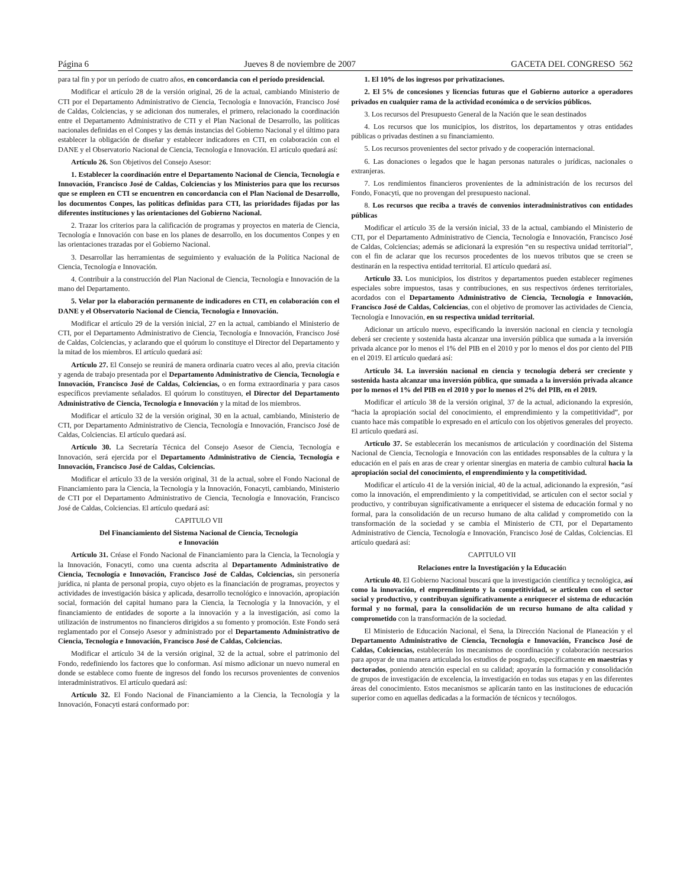Página 6 Jueves 8 de noviembre de 2007 GACETA DEL CONGRESO 562
para tal fin y por un período de cuatro años, en concordancia con el período presidencial.
Modificar el artículo 28 de la versión original, 26 de la actual, cambiando Ministerio de CTI por el Departamento Administrativo de Ciencia, Tecnología e Innovación, Francisco José de Caldas, Colciencias, y se adicionan dos numerales, el primero, relacionado la coordinación entre el Departamento Administrativo de CTI y el Plan Nacional de Desarrollo, las políticas nacionales definidas en el Conpes y las demás instancias del Gobierno Nacional y el último para establecer la obligación de diseñar y establecer indicadores en CTI, en colaboración con el DANE y el Observatorio Nacional de Ciencia, Tecnología e Innovación. El artículo quedará así:
Artículo 26. Son Objetivos del Consejo Asesor:
1. Establecer la coordinación entre el Departamento Nacional de Ciencia, Tecnología e Innovación, Francisco José de Caldas, Colciencias y los Ministerios para que los recursos que se empleen en CTI se encuentren en concordancia con el Plan Nacional de Desarrollo, los documentos Conpes, las políticas definidas para CTI, las prioridades fijadas por las diferentes instituciones y las orientaciones del Gobierno Nacional.
2. Trazar los criterios para la calificación de programas y proyectos en materia de Ciencia, Tecnología e Innovación con base en los planes de desarrollo, en los documentos Conpes y en las orientaciones trazadas por el Gobierno Nacional.
3. Desarrollar las herramientas de seguimiento y evaluación de la Política Nacional de Ciencia, Tecnología e Innovación.
4. Contribuir a la construcción del Plan Nacional de Ciencia, Tecnología e Innovación de la mano del Departamento.
5. Velar por la elaboración permanente de indicadores en CTI, en colaboración con el DANE y el Observatorio Nacional de Ciencia, Tecnología e Innovación.
Modificar el artículo 29 de la versión inicial, 27 en la actual, cambiando el Ministerio de CTI, por el Departamento Administrativo de Ciencia, Tecnología e Innovación, Francisco José de Caldas, Colciencias, y aclarando que el quórum lo constituye el Director del Departamento y la mitad de los miembros. El artículo quedará así:
Artículo 27. El Consejo se reunirá de manera ordinaria cuatro veces al año, previa citación y agenda de trabajo presentada por el Departamento Administrativo de Ciencia, Tecnología e Innovación, Francisco José de Caldas, Colciencias, o en forma extraordinaria y para casos específicos previamente señalados. El quórum lo constituyen, el Director del Departamento Administrativo de Ciencia, Tecnología e Innovación y la mitad de los miembros.
Modificar el artículo 32 de la versión original, 30 en la actual, cambiando, Ministerio de CTI, por Departamento Administrativo de Ciencia, Tecnología e Innovación, Francisco José de Caldas, Colciencias. El artículo quedará así.
Artículo 30. La Secretaría Técnica del Consejo Asesor de Ciencia, Tecnología e Innovación, será ejercida por el Departamento Administrativo de Ciencia, Tecnología e Innovación, Francisco José de Caldas, Colciencias.
Modificar el artículo 33 de la versión original, 31 de la actual, sobre el Fondo Nacional de Financiamiento para la Ciencia, la Tecnología y la Innovación, Fonacyti, cambiando, Ministerio de CTI por el Departamento Administrativo de Ciencia, Tecnología e Innovación, Francisco José de Caldas, Colciencias. El artículo quedará así:
CAPITULO VII
Del Financiamiento del Sistema Nacional de Ciencia, Tecnología
e Innovación
Artículo 31. Créase el Fondo Nacional de Financiamiento para la Ciencia, la Tecnología y la Innovación, Fonacyti, como una cuenta adscrita al Departamento Administrativo de Ciencia, Tecnología e Innovación, Francisco José de Caldas, Colciencias, sin personería jurídica, ni planta de personal propia, cuyo objeto es la financiación de programas, proyectos y actividades de investigación básica y aplicada, desarrollo tecnológico e innovación, apropiación social, formación del capital humano para la Ciencia, la Tecnología y la Innovación, y el financiamiento de entidades de soporte a la innovación y a la investigación, así como la utilización de instrumentos no financieros dirigidos a su fomento y promoción. Este Fondo será reglamentado por el Consejo Asesor y administrado por el Departamento Administrativo de Ciencia, Tecnología e Innovación, Francisco José de Caldas, Colciencias.
Modificar el artículo 34 de la versión original, 32 de la actual, sobre el patrimonio del Fondo, redefiniendo los factores que lo conforman. Así mismo adicionar un nuevo numeral en donde se establece como fuente de ingresos del fondo los recursos provenientes de convenios interadministrativos. El artículo quedará así:
Artículo 32. El Fondo Nacional de Financiamiento a la Ciencia, la Tecnología y la Innovación, Fonacyti estará conformado por:
1. El 10% de los ingresos por privatizaciones.
2. El 5% de concesiones y licencias futuras que el Gobierno autorice a operadores privados en cualquier rama de la actividad económica o de servicios públicos.
3. Los recursos del Presupuesto General de la Nación que le sean destinados
4. Los recursos que los municipios, los distritos, los departamentos y otras entidades públicas o privadas destinen a su financiamiento.
5. Los recursos provenientes del sector privado y de cooperación internacional.
6. Las donaciones o legados que le hagan personas naturales o jurídicas, nacionales o extranjeras.
7. Los rendimientos financieros provenientes de la administración de los recursos del Fondo, Fonacyti, que no provengan del presupuesto nacional.
8. Los recursos que reciba a través de convenios interadministrativos con entidades públicas
Modificar el artículo 35 de la versión inicial, 33 de la actual, cambiando el Ministerio de CTI, por el Departamento Administrativo de Ciencia, Tecnología e Innovación, Francisco José de Caldas, Colciencias; además se adicionará la expresión “en su respectiva unidad territorial”, con el fin de aclarar que los recursos procedentes de los nuevos tributos que se creen se destinarán en la respectiva entidad territorial. El artículo quedará así.
Artículo 33. Los municipios, los distritos y departamentos pueden establecer regímenes especiales sobre impuestos, tasas y contribuciones, en sus respectivos órdenes territoriales, acordados con el Departamento Administrativo de Ciencia, Tecnología e Innovación, Francisco José de Caldas, Colciencias, con el objetivo de promover las actividades de Ciencia, Tecnología e Innovación, en su respectiva unidad territorial.
Adicionar un artículo nuevo, especificando la inversión nacional en ciencia y tecnología deberá ser creciente y sostenida hasta alcanzar una inversión pública que sumada a la inversión privada alcance por lo menos el 1% del PIB en el 2010 y por lo menos el dos por ciento del PIB en el 2019. El artículo quedará así:
Artículo 34. La inversión nacional en ciencia y tecnología deberá ser creciente y sostenida hasta alcanzar una inversión pública, que sumada a la inversión privada alcance por lo menos el 1% del PIB en el 2010 y por lo menos el 2% del PIB, en el 2019.
Modificar el artículo 38 de la versión original, 37 de la actual, adicionando la expresión, “hacia la apropiación social del conocimiento, el emprendimiento y la competitividad”, por cuanto hace más compatible lo expresado en el artículo con los objetivos generales del proyecto. El artículo quedará así.
Artículo 37. Se establecerán los mecanismos de articulación y coordinación del Sistema Nacional de Ciencia, Tecnología e Innovación con las entidades responsables de la cultura y la educación en el país en aras de crear y orientar sinergias en materia de cambio cultural hacia la apropiación social del conocimiento, el emprendimiento y la competitividad.
Modificar el artículo 41 de la versión inicial, 40 de la actual, adicionando la expresión, “así como la innovación, el emprendimiento y la competitividad, se articulen con el sector social y productivo, y contribuyan significativamente a enriquecer el sistema de educación formal y no formal, para la consolidación de un recurso humano de alta calidad y comprometido con la transformación de la sociedad y se cambia el Ministerio de CTI, por el Departamento Administrativo de Ciencia, Tecnología e Innovación, Francisco José de Caldas, Colciencias. El artículo quedará así:
CAPITULO VII
Relaciones entre la Investigación y la Educación
Artículo 40. El Gobierno Nacional buscará que la investigación científica y tecnológica, así como la innovación, el emprendimiento y la competitividad, se articulen con el sector social y productivo, y contribuyan significativamente a enriquecer el sistema de educación formal y no formal, para la consolidación de un recurso humano de alta calidad y comprometido con la transformación de la sociedad.
El Ministerio de Educación Nacional, el Sena, la Dirección Nacional de Planeación y el Departamento Administrativo de Ciencia, Tecnología e Innovación, Francisco José de Caldas, Colciencias, establecerán los mecanismos de coordinación y colaboración necesarios para apoyar de una manera articulada los estudios de posgrado, específicamente en maestrías y doctorados, poniendo atención especial en su calidad; apoyarán la formación y consolidación de grupos de investigación de excelencia, la investigación en todas sus etapas y en las diferentes áreas del conocimiento. Estos mecanismos se aplicarán tanto en las instituciones de educación superior como en aquellas dedicadas a la formación de técnicos y tecnólogos.